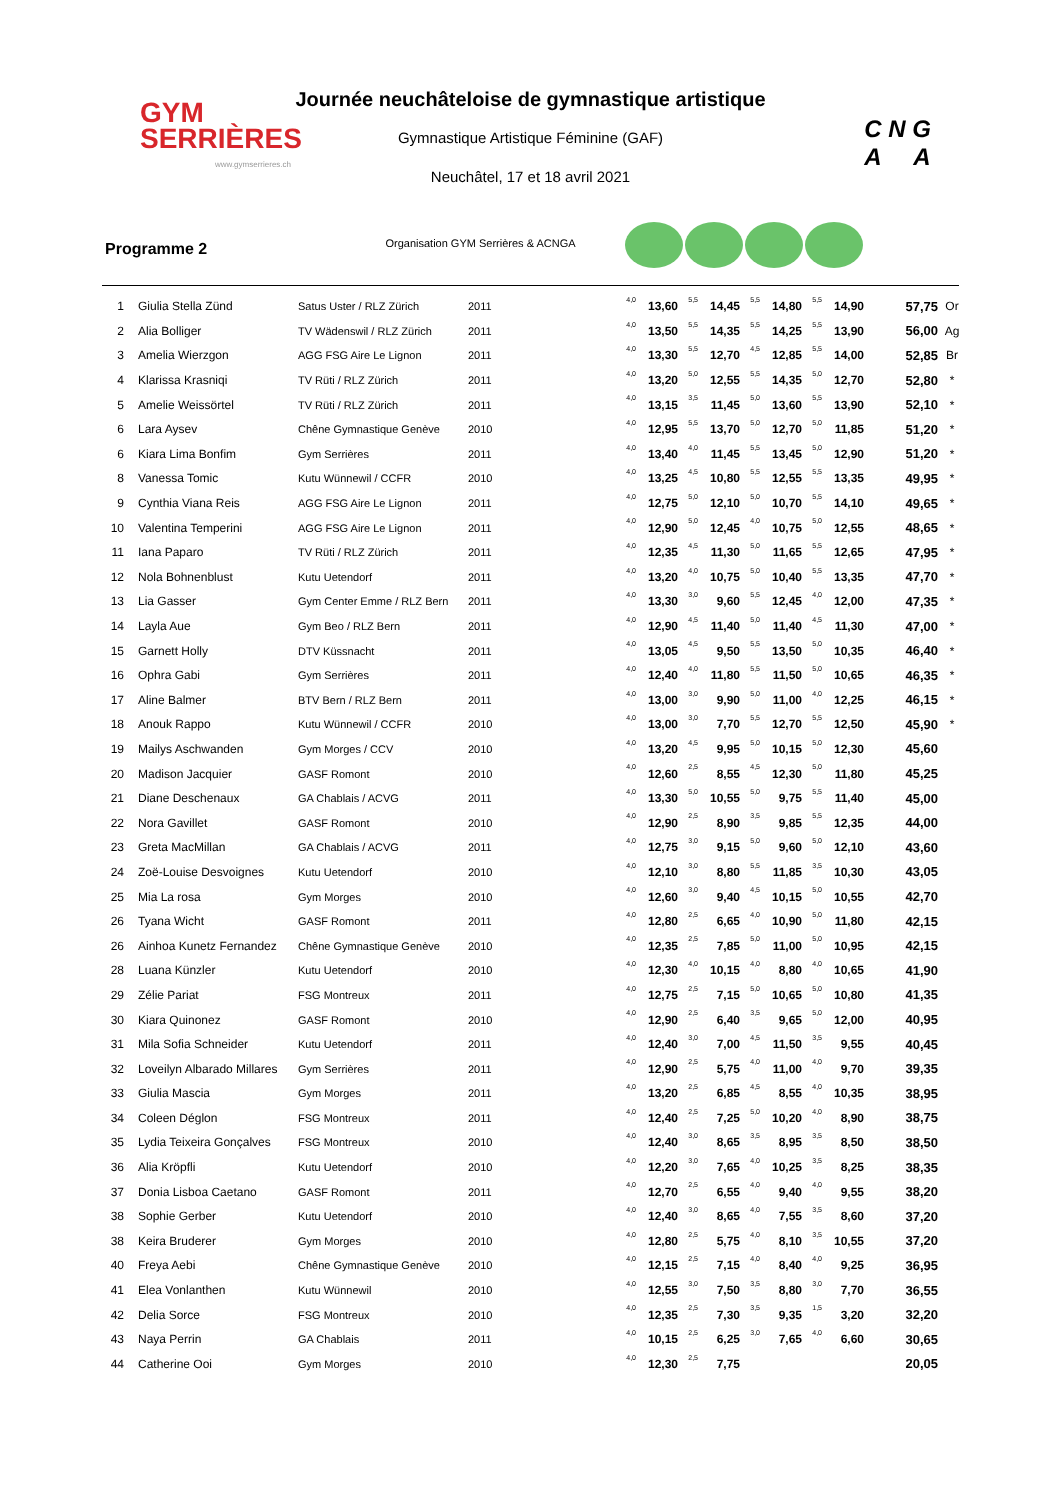GYM
SERRIÈRES
www.gymserrieres.ch
Journée neuchâteloise de gymnastique artistique
Gymnastique Artistique Féminine (GAF)
Neuchâtel, 17 et 18 avril 2021
Organisation GYM Serrières & ACNGA
C N G
A A
Programme 2
| 1 | Giulia Stella Zünd | Satus Uster / RLZ Zürich | 2011 | 4,0 | 13,60 | 5,5 | 14,45 | 5,5 | 14,80 | 5,5 | 14,90 | 57,75 | Or |
| 2 | Alia Bolliger | TV Wädenswil / RLZ Zürich | 2011 | 4,0 | 13,50 | 5,5 | 14,35 | 5,5 | 14,25 | 5,5 | 13,90 | 56,00 | Ag |
| 3 | Amelia Wierzgon | AGG FSG Aire Le Lignon | 2011 | 4,0 | 13,30 | 5,5 | 12,70 | 4,5 | 12,85 | 5,5 | 14,00 | 52,85 | Br |
| 4 | Klarissa Krasniqi | TV Rüti / RLZ Zürich | 2011 | 4,0 | 13,20 | 5,0 | 12,55 | 5,5 | 14,35 | 5,0 | 12,70 | 52,80 | * |
| 5 | Amelie Weissörtel | TV Rüti / RLZ Zürich | 2011 | 4,0 | 13,15 | 3,5 | 11,45 | 5,0 | 13,60 | 5,5 | 13,90 | 52,10 | * |
| 6 | Lara Aysev | Chêne Gymnastique Genève | 2010 | 4,0 | 12,95 | 5,5 | 13,70 | 5,0 | 12,70 | 5,0 | 11,85 | 51,20 | * |
| 6 | Kiara Lima Bonfim | Gym Serrières | 2011 | 4,0 | 13,40 | 4,0 | 11,45 | 5,5 | 13,45 | 5,0 | 12,90 | 51,20 | * |
| 8 | Vanessa Tomic | Kutu Wünnewil / CCFR | 2010 | 4,0 | 13,25 | 4,5 | 10,80 | 5,5 | 12,55 | 5,5 | 13,35 | 49,95 | * |
| 9 | Cynthia Viana Reis | AGG FSG Aire Le Lignon | 2011 | 4,0 | 12,75 | 5,0 | 12,10 | 5,0 | 10,70 | 5,5 | 14,10 | 49,65 | * |
| 10 | Valentina Temperini | AGG FSG Aire Le Lignon | 2011 | 4,0 | 12,90 | 5,0 | 12,45 | 4,0 | 10,75 | 5,0 | 12,55 | 48,65 | * |
| 11 | Iana Paparo | TV Rüti / RLZ Zürich | 2011 | 4,0 | 12,35 | 4,5 | 11,30 | 5,0 | 11,65 | 5,5 | 12,65 | 47,95 | * |
| 12 | Nola Bohnenblust | Kutu Uetendorf | 2011 | 4,0 | 13,20 | 4,0 | 10,75 | 5,0 | 10,40 | 5,5 | 13,35 | 47,70 | * |
| 13 | Lia Gasser | Gym Center Emme / RLZ Bern | 2011 | 4,0 | 13,30 | 3,0 | 9,60 | 5,5 | 12,45 | 4,0 | 12,00 | 47,35 | * |
| 14 | Layla Aue | Gym Beo / RLZ Bern | 2011 | 4,0 | 12,90 | 4,5 | 11,40 | 5,0 | 11,40 | 4,5 | 11,30 | 47,00 | * |
| 15 | Garnett Holly | DTV Küssnacht | 2011 | 4,0 | 13,05 | 4,5 | 9,50 | 5,5 | 13,50 | 5,0 | 10,35 | 46,40 | * |
| 16 | Ophra Gabi | Gym Serrières | 2011 | 4,0 | 12,40 | 4,0 | 11,80 | 5,5 | 11,50 | 5,0 | 10,65 | 46,35 | * |
| 17 | Aline Balmer | BTV Bern / RLZ Bern | 2011 | 4,0 | 13,00 | 3,0 | 9,90 | 5,0 | 11,00 | 4,0 | 12,25 | 46,15 | * |
| 18 | Anouk Rappo | Kutu Wünnewil / CCFR | 2010 | 4,0 | 13,00 | 3,0 | 7,70 | 5,5 | 12,70 | 5,5 | 12,50 | 45,90 | * |
| 19 | Mailys Aschwanden | Gym Morges / CCV | 2010 | 4,0 | 13,20 | 4,5 | 9,95 | 5,0 | 10,15 | 5,0 | 12,30 | 45,60 | |
| 20 | Madison Jacquier | GASF Romont | 2010 | 4,0 | 12,60 | 2,5 | 8,55 | 4,5 | 12,30 | 5,0 | 11,80 | 45,25 | |
| 21 | Diane Deschenaux | GA Chablais / ACVG | 2011 | 4,0 | 13,30 | 5,0 | 10,55 | 5,0 | 9,75 | 5,5 | 11,40 | 45,00 | |
| 22 | Nora Gavillet | GASF Romont | 2010 | 4,0 | 12,90 | 2,5 | 8,90 | 3,5 | 9,85 | 5,5 | 12,35 | 44,00 | |
| 23 | Greta MacMillan | GA Chablais / ACVG | 2011 | 4,0 | 12,75 | 3,0 | 9,15 | 5,0 | 9,60 | 5,0 | 12,10 | 43,60 | |
| 24 | Zoë-Louise Desvoignes | Kutu Uetendorf | 2010 | 4,0 | 12,10 | 3,0 | 8,80 | 5,5 | 11,85 | 3,5 | 10,30 | 43,05 | |
| 25 | Mia La rosa | Gym Morges | 2010 | 4,0 | 12,60 | 3,0 | 9,40 | 4,5 | 10,15 | 5,0 | 10,55 | 42,70 | |
| 26 | Tyana Wicht | GASF Romont | 2011 | 4,0 | 12,80 | 2,5 | 6,65 | 4,0 | 10,90 | 5,0 | 11,80 | 42,15 | |
| 26 | Ainhoa Kunetz Fernandez | Chêne Gymnastique Genève | 2010 | 4,0 | 12,35 | 2,5 | 7,85 | 5,0 | 11,00 | 5,0 | 10,95 | 42,15 | |
| 28 | Luana Künzler | Kutu Uetendorf | 2010 | 4,0 | 12,30 | 4,0 | 10,15 | 4,0 | 8,80 | 4,0 | 10,65 | 41,90 | |
| 29 | Zélie Pariat | FSG Montreux | 2011 | 4,0 | 12,75 | 2,5 | 7,15 | 5,0 | 10,65 | 5,0 | 10,80 | 41,35 | |
| 30 | Kiara Quinonez | GASF Romont | 2010 | 4,0 | 12,90 | 2,5 | 6,40 | 3,5 | 9,65 | 5,0 | 12,00 | 40,95 | |
| 31 | Mila Sofia Schneider | Kutu Uetendorf | 2011 | 4,0 | 12,40 | 3,0 | 7,00 | 4,5 | 11,50 | 3,5 | 9,55 | 40,45 | |
| 32 | Loveilyn Albarado Millares | Gym Serrières | 2011 | 4,0 | 12,90 | 2,5 | 5,75 | 4,0 | 11,00 | 4,0 | 9,70 | 39,35 | |
| 33 | Giulia Mascia | Gym Morges | 2011 | 4,0 | 13,20 | 2,5 | 6,85 | 4,5 | 8,55 | 4,0 | 10,35 | 38,95 | |
| 34 | Coleen Déglon | FSG Montreux | 2011 | 4,0 | 12,40 | 2,5 | 7,25 | 5,0 | 10,20 | 4,0 | 8,90 | 38,75 | |
| 35 | Lydia Teixeira Gonçalves | FSG Montreux | 2010 | 4,0 | 12,40 | 3,0 | 8,65 | 3,5 | 8,95 | 3,5 | 8,50 | 38,50 | |
| 36 | Alia Kröpfli | Kutu Uetendorf | 2010 | 4,0 | 12,20 | 3,0 | 7,65 | 4,0 | 10,25 | 3,5 | 8,25 | 38,35 | |
| 37 | Donia Lisboa Caetano | GASF Romont | 2011 | 4,0 | 12,70 | 2,5 | 6,55 | 4,0 | 9,40 | 4,0 | 9,55 | 38,20 | |
| 38 | Sophie Gerber | Kutu Uetendorf | 2010 | 4,0 | 12,40 | 3,0 | 8,65 | 4,0 | 7,55 | 3,5 | 8,60 | 37,20 | |
| 38 | Keira Bruderer | Gym Morges | 2010 | 4,0 | 12,80 | 2,5 | 5,75 | 4,0 | 8,10 | 3,5 | 10,55 | 37,20 | |
| 40 | Freya Aebi | Chêne Gymnastique Genève | 2010 | 4,0 | 12,15 | 2,5 | 7,15 | 4,0 | 8,40 | 4,0 | 9,25 | 36,95 | |
| 41 | Elea Vonlanthen | Kutu Wünnewil | 2010 | 4,0 | 12,55 | 3,0 | 7,50 | 3,5 | 8,80 | 3,0 | 7,70 | 36,55 | |
| 42 | Delia Sorce | FSG Montreux | 2010 | 4,0 | 12,35 | 2,5 | 7,30 | 3,5 | 9,35 | 1,5 | 3,20 | 32,20 | |
| 43 | Naya Perrin | GA Chablais | 2011 | 4,0 | 10,15 | 2,5 | 6,25 | 3,0 | 7,65 | 4,0 | 6,60 | 30,65 | |
| 44 | Catherine Ooi | Gym Morges | 2010 | 4,0 | 12,30 | 2,5 | 7,75 | | | | | 20,05 | |